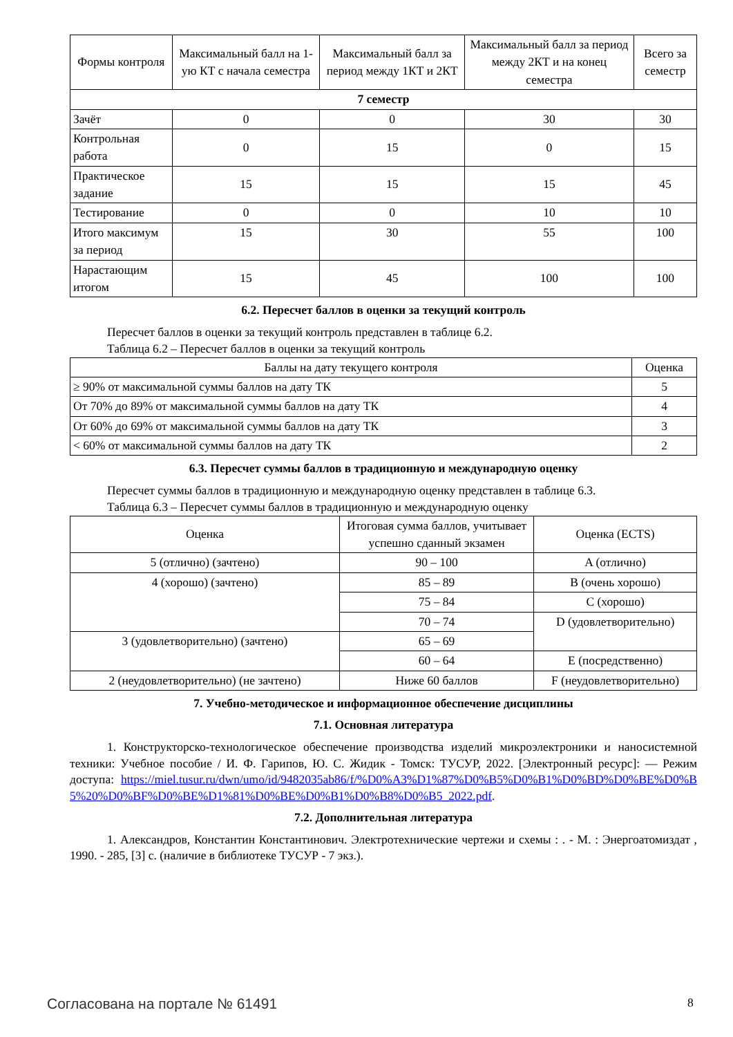| Формы контроля | Максимальный балл на 1-ую КТ с начала семестра | Максимальный балл за период между 1КТ и 2КТ | Максимальный балл за период между 2КТ и на конец семестра | Всего за семестр |
| --- | --- | --- | --- | --- |
| 7 семестр | | | | |
| Зачёт | 0 | 0 | 30 | 30 |
| Контрольная работа | 0 | 15 | 0 | 15 |
| Практическое задание | 15 | 15 | 15 | 45 |
| Тестирование | 0 | 0 | 10 | 10 |
| Итого максимум за период | 15 | 30 | 55 | 100 |
| Нарастающим итогом | 15 | 45 | 100 | 100 |
6.2. Пересчет баллов в оценки за текущий контроль
Пересчет баллов в оценки за текущий контроль представлен в таблице 6.2.
Таблица 6.2 – Пересчет баллов в оценки за текущий контроль
| Баллы на дату текущего контроля | Оценка |
| --- | --- |
| ≥ 90% от максимальной суммы баллов на дату ТК | 5 |
| От 70% до 89% от максимальной суммы баллов на дату ТК | 4 |
| От 60% до 69% от максимальной суммы баллов на дату ТК | 3 |
| < 60% от максимальной суммы баллов на дату ТК | 2 |
6.3. Пересчет суммы баллов в традиционную и международную оценку
Пересчет суммы баллов в традиционную и международную оценку представлен в таблице 6.3.
Таблица 6.3 – Пересчет суммы баллов в традиционную и международную оценку
| Оценка | Итоговая сумма баллов, учитывает успешно сданный экзамен | Оценка (ECTS) |
| --- | --- | --- |
| 5 (отлично) (зачтено) | 90 – 100 | A (отлично) |
| 4 (хорошо) (зачтено) | 85 – 89 | B (очень хорошо) |
| | 75 – 84 | C (хорошо) |
| | 70 – 74 | D (удовлетворительно) |
| 3 (удовлетворительно) (зачтено) | 65 – 69 | |
| | 60 – 64 | E (посредственно) |
| 2 (неудовлетворительно) (не зачтено) | Ниже 60 баллов | F (неудовлетворительно) |
7. Учебно-методическое и информационное обеспечение дисциплины
7.1. Основная литература
1. Конструкторско-технологическое обеспечение производства изделий микроэлектроники и наносистемной техники: Учебное пособие / И. Ф. Гарипов, Ю. С. Жидик - Томск: ТУСУР, 2022. [Электронный ресурс]: — Режим доступа: https://miel.tusur.ru/dwn/umo/id/9482035ab86/f/%D0%A3%D1%87%D0%B5%D0%B1%D0%BD%D0%BE%D0%B5%20%D0%BF%D0%BE%D1%81%D0%BE%D0%B1%D0%B8%D0%B5_2022.pdf.
7.2. Дополнительная литература
1. Александров, Константин Константинович. Электротехнические чертежи и схемы : . - М. : Энергоатомиздат , 1990. - 285, [3] с. (наличие в библиотеке ТУСУР - 7 экз.).
Согласована на портале № 61491 8